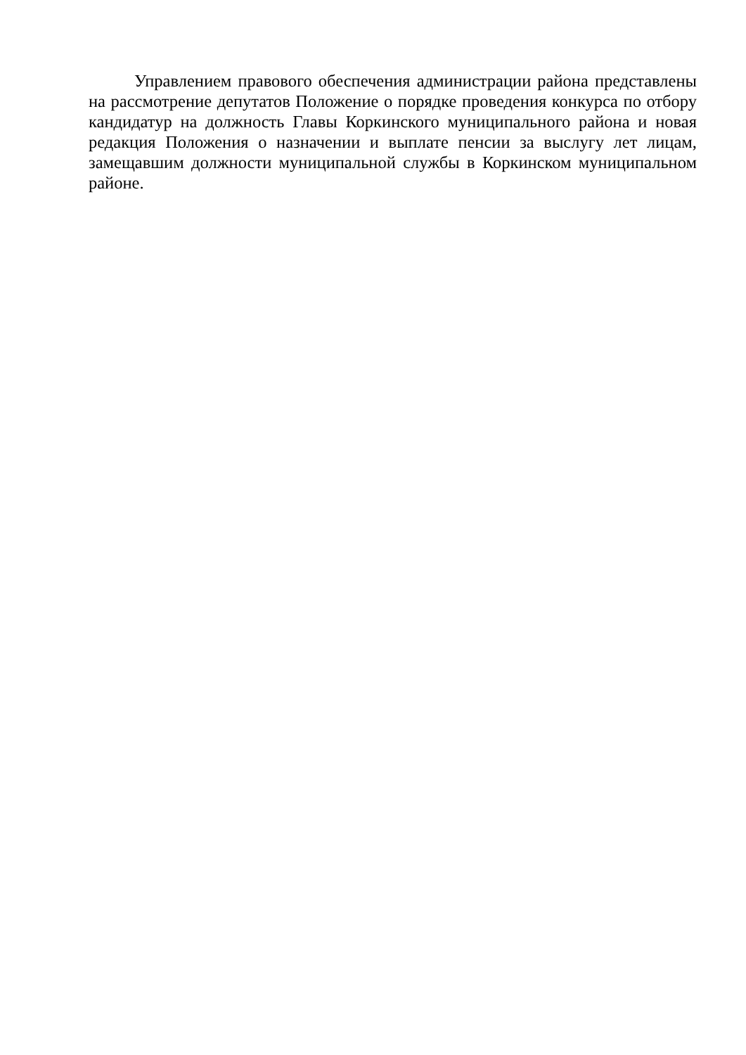Управлением правового обеспечения администрации района представлены на рассмотрение депутатов Положение о порядке проведения конкурса по отбору кандидатур на должность Главы Коркинского муниципального района и новая редакция Положения о назначении и выплате пенсии за выслугу лет лицам, замещавшим должности муниципальной службы в Коркинском муниципальном районе.